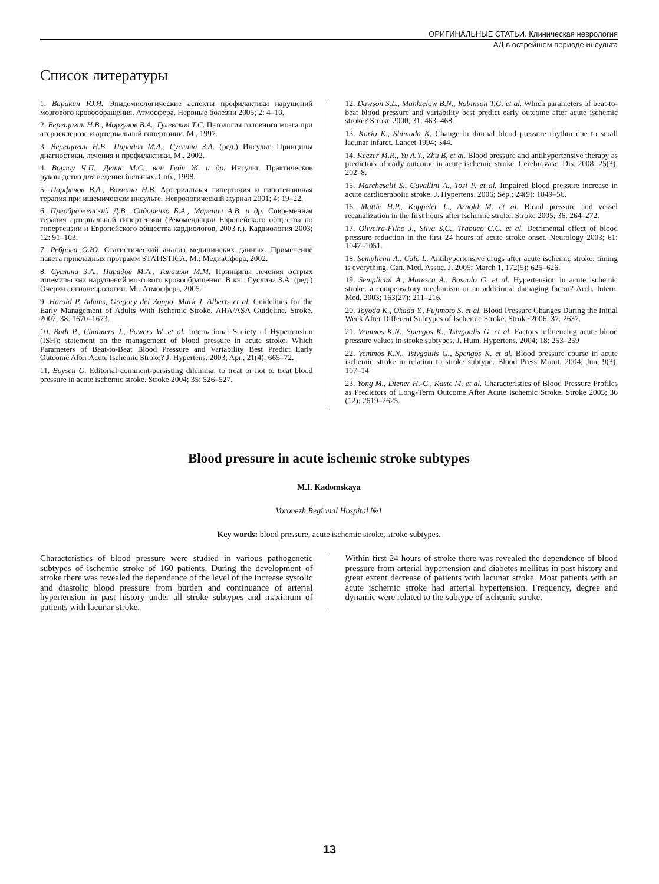ОРИГИНАЛЬНЫЕ СТАТЬИ. Клиническая неврология
АД в острейшем периоде инсульта
Список литературы
1. Варакин Ю.Я. Эпидемиологические аспекты профилактики нарушений мозгового кровообращения. Атмосфера. Нервные болезни 2005; 2: 4–10.
2. Верещагин Н.В., Моргунов В.А., Гулевская Т.С. Патология головного мозга при атеросклерозе и артериальной гипертонии. М., 1997.
3. Верещагин Н.В., Пирадов М.А., Суслина З.А. (ред.) Инсульт. Принципы диагностики, лечения и профилактики. М., 2002.
4. Ворлоу Ч.П., Денис М.С., ван Гейн Ж. и др. Инсульт. Практическое руководство для ведения больных. Спб., 1998.
5. Парфенов В.А., Вахнина Н.В. Артериальная гипертония и гипотензивная терапия при ишемическом инсульте. Неврологический журнал 2001; 4: 19–22.
6. Преображенский Д.В., Сидоренко Б.А., Маренич А.В. и др. Современная терапия артериальной гипертензии (Рекомендации Европейского общества по гипертензии и Европейского общества кардиологов, 2003 г.). Кардиология 2003; 12: 91–103.
7. Реброва О.Ю. Статистический анализ медицинских данных. Применение пакета прикладных программ STATISTICA. М.: МедиаСфера, 2002.
8. Суслина З.А., Пирадов М.А., Танашян М.М. Принципы лечения острых ишемических нарушений мозгового кровообращения. В кн.: Суслина З.А. (ред.) Очерки ангионеврологии. М.: Атмосфера, 2005.
9. Harold P. Adams, Gregory del Zoppo, Mark J. Alberts et al. Guidelines for the Early Management of Adults With Ischemic Stroke. AHA/ASA Guideline. Stroke, 2007; 38: 1670–1673.
10. Bath P., Chalmers J., Powers W. et al. International Society of Hypertension (ISH): statement on the management of blood pressure in acute stroke. Which Parameters of Beat-to-Beat Blood Pressure and Variability Best Predict Early Outcome After Acute Ischemic Stroke? J. Hypertens. 2003; Apr., 21(4): 665–72.
11. Boysen G. Editorial comment-persisting dilemma: to treat or not to treat blood pressure in acute ischemic stroke. Stroke 2004; 35: 526–527.
12. Dawson S.L., Manktelow B.N., Robinson T.G. et al. Which parameters of beat-to-beat blood pressure and variability best predict early outcome after acute ischemic stroke? Stroke 2000; 31: 463–468.
13. Kario K., Shimada K. Change in diurnal blood pressure rhythm due to small lacunar infarct. Lancet 1994; 344.
14. Keezer M.R., Yu A.Y., Zhu B. et al. Blood pressure and antihypertensive therapy as predictors of early outcome in acute ischemic stroke. Cerebrovasc. Dis. 2008; 25(3): 202–8.
15. Marcheselli S., Cavallini A., Tosi P. et al. Impaired blood pressure increase in acute cardioembolic stroke. J. Hypertens. 2006; Sep.; 24(9): 1849–56.
16. Mattle H.P., Kappeler L., Arnold M. et al. Blood pressure and vessel recanalization in the first hours after ischemic stroke. Stroke 2005; 36: 264–272.
17. Oliveira-Filho J., Silva S.C., Trabuco C.C. et al. Detrimental effect of blood pressure reduction in the first 24 hours of acute stroke onset. Neurology 2003; 61: 1047–1051.
18. Semplicini A., Calo L. Antihypertensive drugs after acute ischemic stroke: timing is everything. Can. Med. Assoc. J. 2005; March 1, 172(5): 625–626.
19. Semplicini A., Maresca A., Boscolo G. et al. Hypertension in acute ischemic stroke: a compensatory mechanism or an additional damaging factor? Arch. Intern. Med. 2003; 163(27): 211–216.
20. Toyoda K., Okada Y., Fujimoto S. et al. Blood Pressure Changes During the Initial Week After Different Subtypes of Ischemic Stroke. Stroke 2006; 37: 2637.
21. Vemmos K.N., Spengos K., Tsivgoulis G. et al. Factors influencing acute blood pressure values in stroke subtypes. J. Hum. Hypertens. 2004; 18: 253–259
22. Vemmos K.N., Tsivgoulis G., Spengos K. et al. Blood pressure course in acute ischemic stroke in relation to stroke subtype. Blood Press Monit. 2004; Jun, 9(3): 107–14
23. Yong M., Diener H.-C., Kaste M. et al. Characteristics of Blood Pressure Profiles as Predictors of Long-Term Outcome After Acute Ischemic Stroke. Stroke 2005; 36 (12): 2619–2625.
Blood pressure in acute ischemic stroke subtypes
M.I. Kadomskaya
Voronezh Regional Hospital №1
Key words: blood pressure, acute ischemic stroke, stroke subtypes.
Characteristics of blood pressure were studied in various pathogenetic subtypes of ischemic stroke of 160 patients. During the development of stroke there was revealed the dependence of the level of the increase systolic and diastolic blood pressure from burden and continuance of arterial hypertension in past history under all stroke subtypes and maximum of patients with lacunar stroke.
Within first 24 hours of stroke there was revealed the dependence of blood pressure from arterial hypertension and diabetes mellitus in past history and great extent decrease of patients with lacunar stroke. Most patients with an acute ischemic stroke had arterial hypertension. Frequency, degree and dynamic were related to the subtype of ischemic stroke.
13